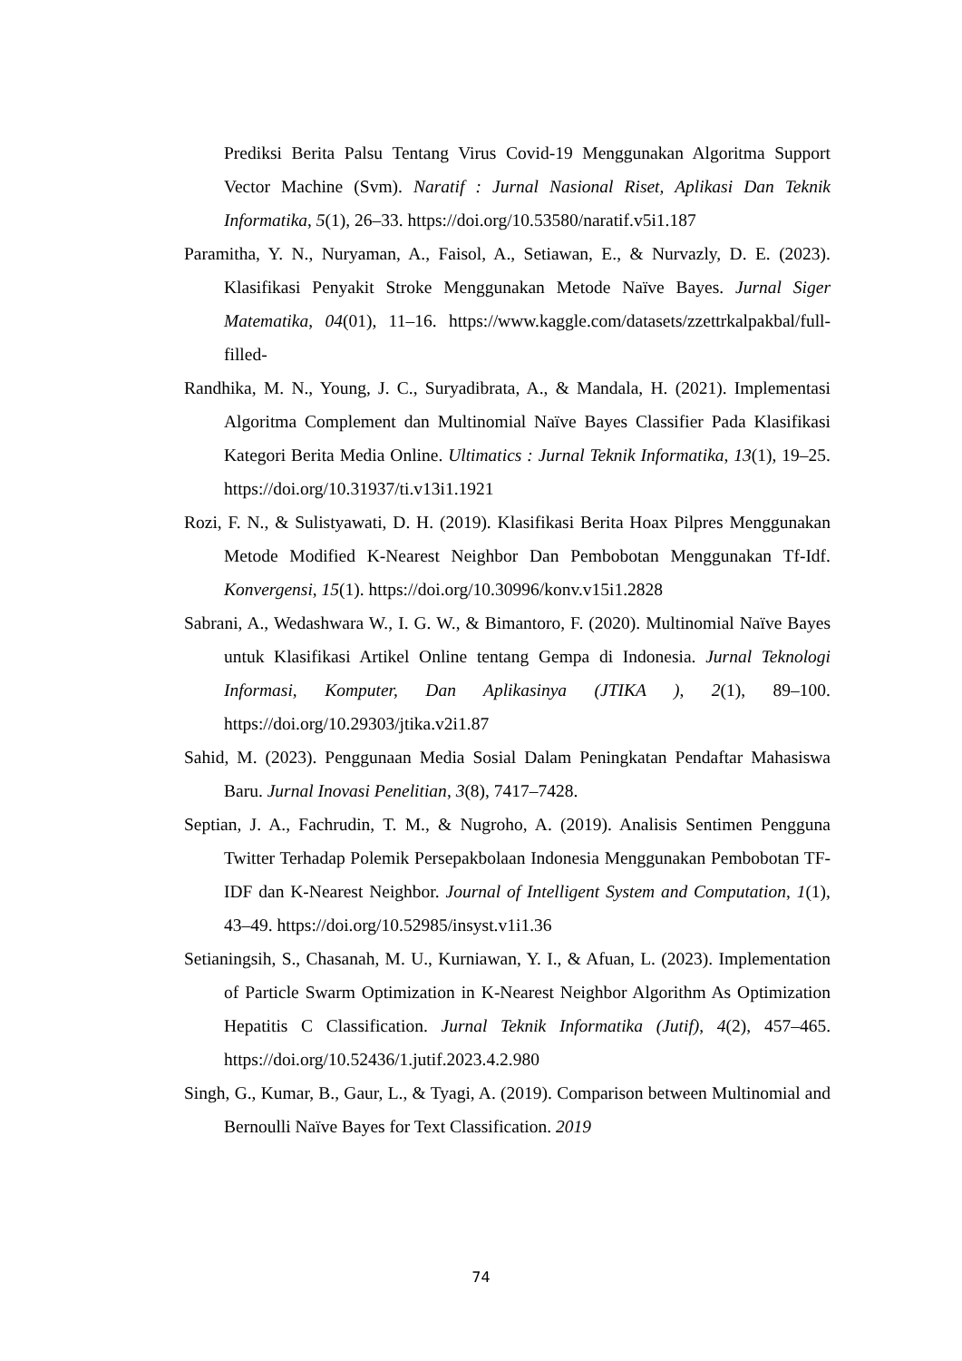Prediksi Berita Palsu Tentang Virus Covid-19 Menggunakan Algoritma Support Vector Machine (Svm). Naratif : Jurnal Nasional Riset, Aplikasi Dan Teknik Informatika, 5(1), 26–33. https://doi.org/10.53580/naratif.v5i1.187
Paramitha, Y. N., Nuryaman, A., Faisol, A., Setiawan, E., & Nurvazly, D. E. (2023). Klasifikasi Penyakit Stroke Menggunakan Metode Naïve Bayes. Jurnal Siger Matematika, 04(01), 11–16. https://www.kaggle.com/datasets/zzettrkalpakbal/full-filled-
Randhika, M. N., Young, J. C., Suryadibrata, A., & Mandala, H. (2021). Implementasi Algoritma Complement dan Multinomial Naïve Bayes Classifier Pada Klasifikasi Kategori Berita Media Online. Ultimatics : Jurnal Teknik Informatika, 13(1), 19–25. https://doi.org/10.31937/ti.v13i1.1921
Rozi, F. N., & Sulistyawati, D. H. (2019). Klasifikasi Berita Hoax Pilpres Menggunakan Metode Modified K-Nearest Neighbor Dan Pembobotan Menggunakan Tf-Idf. Konvergensi, 15(1). https://doi.org/10.30996/konv.v15i1.2828
Sabrani, A., Wedashwara W., I. G. W., & Bimantoro, F. (2020). Multinomial Naïve Bayes untuk Klasifikasi Artikel Online tentang Gempa di Indonesia. Jurnal Teknologi Informasi, Komputer, Dan Aplikasinya (JTIKA ), 2(1), 89–100. https://doi.org/10.29303/jtika.v2i1.87
Sahid, M. (2023). Penggunaan Media Sosial Dalam Peningkatan Pendaftar Mahasiswa Baru. Jurnal Inovasi Penelitian, 3(8), 7417–7428.
Septian, J. A., Fachrudin, T. M., & Nugroho, A. (2019). Analisis Sentimen Pengguna Twitter Terhadap Polemik Persepakbolaan Indonesia Menggunakan Pembobotan TF-IDF dan K-Nearest Neighbor. Journal of Intelligent System and Computation, 1(1), 43–49. https://doi.org/10.52985/insyst.v1i1.36
Setianingsih, S., Chasanah, M. U., Kurniawan, Y. I., & Afuan, L. (2023). Implementation of Particle Swarm Optimization in K-Nearest Neighbor Algorithm As Optimization Hepatitis C Classification. Jurnal Teknik Informatika (Jutif), 4(2), 457–465. https://doi.org/10.52436/1.jutif.2023.4.2.980
Singh, G., Kumar, B., Gaur, L., & Tyagi, A. (2019). Comparison between Multinomial and Bernoulli Naïve Bayes for Text Classification. 2019
74